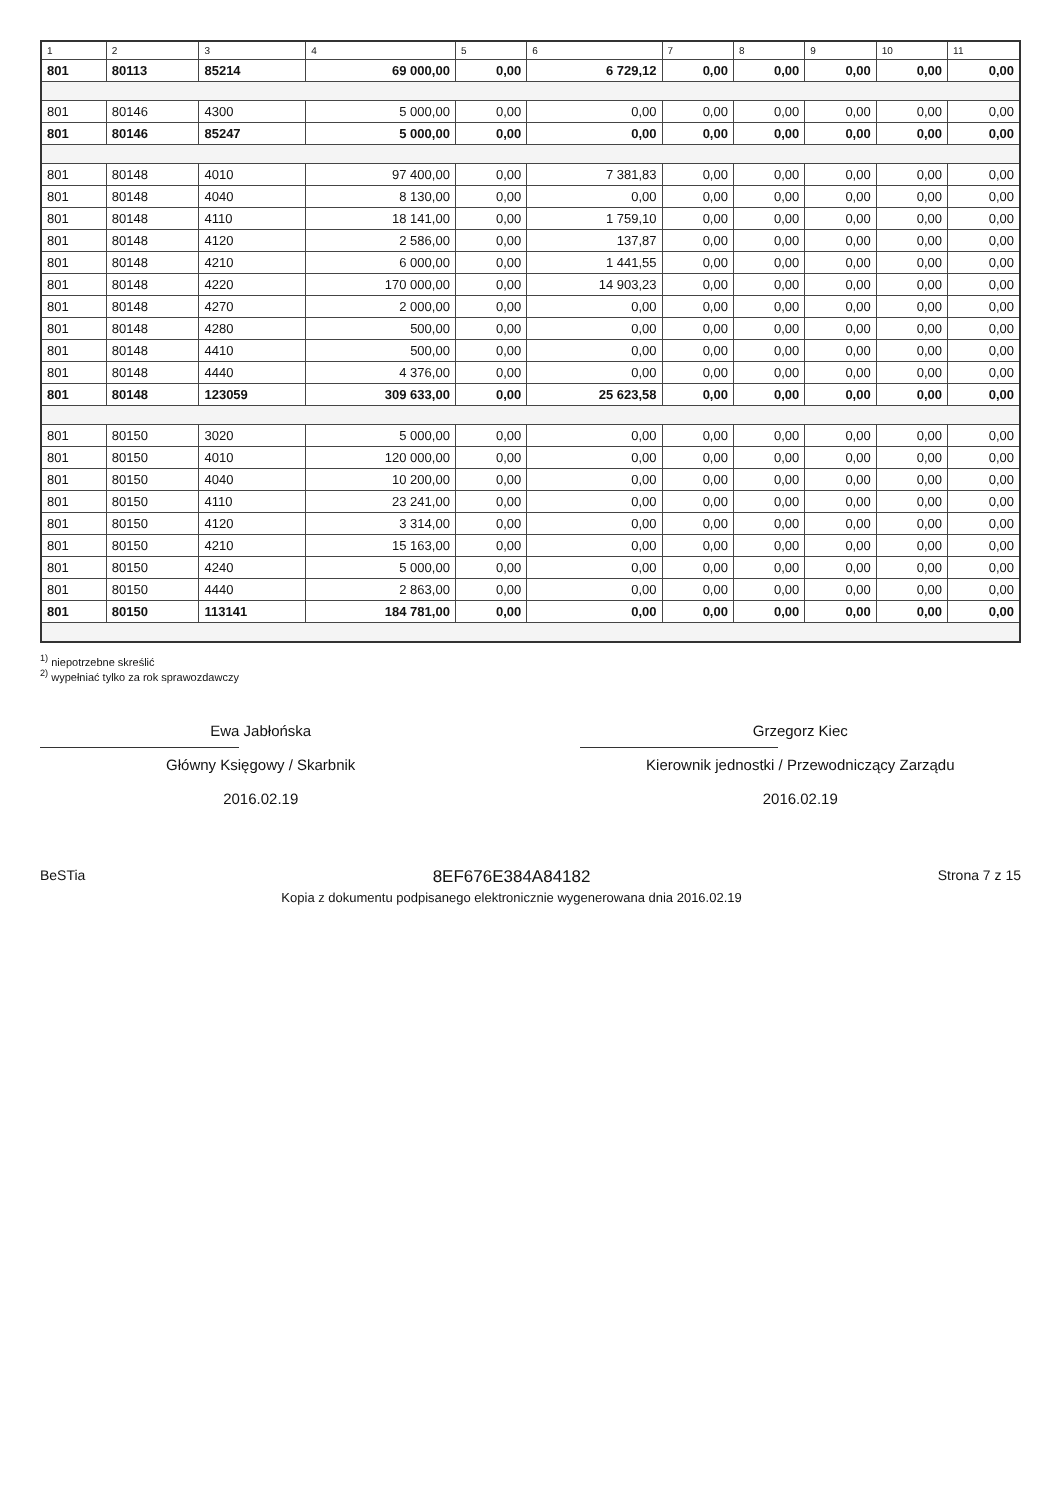| 1 | 2 | 3 | 4 | 5 | 6 | 7 | 8 | 9 | 10 | 11 |
| --- | --- | --- | --- | --- | --- | --- | --- | --- | --- | --- |
| 801 | 80113 | 85214 | 69 000,00 | 0,00 | 6 729,12 | 0,00 | 0,00 | 0,00 | 0,00 | 0,00 |
| 801 | 80146 | 4300 | 5 000,00 | 0,00 | 0,00 | 0,00 | 0,00 | 0,00 | 0,00 | 0,00 |
| 801 | 80146 | 85247 | 5 000,00 | 0,00 | 0,00 | 0,00 | 0,00 | 0,00 | 0,00 | 0,00 |
| 801 | 80148 | 4010 | 97 400,00 | 0,00 | 7 381,83 | 0,00 | 0,00 | 0,00 | 0,00 | 0,00 |
| 801 | 80148 | 4040 | 8 130,00 | 0,00 | 0,00 | 0,00 | 0,00 | 0,00 | 0,00 | 0,00 |
| 801 | 80148 | 4110 | 18 141,00 | 0,00 | 1 759,10 | 0,00 | 0,00 | 0,00 | 0,00 | 0,00 |
| 801 | 80148 | 4120 | 2 586,00 | 0,00 | 137,87 | 0,00 | 0,00 | 0,00 | 0,00 | 0,00 |
| 801 | 80148 | 4210 | 6 000,00 | 0,00 | 1 441,55 | 0,00 | 0,00 | 0,00 | 0,00 | 0,00 |
| 801 | 80148 | 4220 | 170 000,00 | 0,00 | 14 903,23 | 0,00 | 0,00 | 0,00 | 0,00 | 0,00 |
| 801 | 80148 | 4270 | 2 000,00 | 0,00 | 0,00 | 0,00 | 0,00 | 0,00 | 0,00 | 0,00 |
| 801 | 80148 | 4280 | 500,00 | 0,00 | 0,00 | 0,00 | 0,00 | 0,00 | 0,00 | 0,00 |
| 801 | 80148 | 4410 | 500,00 | 0,00 | 0,00 | 0,00 | 0,00 | 0,00 | 0,00 | 0,00 |
| 801 | 80148 | 4440 | 4 376,00 | 0,00 | 0,00 | 0,00 | 0,00 | 0,00 | 0,00 | 0,00 |
| 801 | 80148 | 123059 | 309 633,00 | 0,00 | 25 623,58 | 0,00 | 0,00 | 0,00 | 0,00 | 0,00 |
| 801 | 80150 | 3020 | 5 000,00 | 0,00 | 0,00 | 0,00 | 0,00 | 0,00 | 0,00 | 0,00 |
| 801 | 80150 | 4010 | 120 000,00 | 0,00 | 0,00 | 0,00 | 0,00 | 0,00 | 0,00 | 0,00 |
| 801 | 80150 | 4040 | 10 200,00 | 0,00 | 0,00 | 0,00 | 0,00 | 0,00 | 0,00 | 0,00 |
| 801 | 80150 | 4110 | 23 241,00 | 0,00 | 0,00 | 0,00 | 0,00 | 0,00 | 0,00 | 0,00 |
| 801 | 80150 | 4120 | 3 314,00 | 0,00 | 0,00 | 0,00 | 0,00 | 0,00 | 0,00 | 0,00 |
| 801 | 80150 | 4210 | 15 163,00 | 0,00 | 0,00 | 0,00 | 0,00 | 0,00 | 0,00 | 0,00 |
| 801 | 80150 | 4240 | 5 000,00 | 0,00 | 0,00 | 0,00 | 0,00 | 0,00 | 0,00 | 0,00 |
| 801 | 80150 | 4440 | 2 863,00 | 0,00 | 0,00 | 0,00 | 0,00 | 0,00 | 0,00 | 0,00 |
| 801 | 80150 | 113141 | 184 781,00 | 0,00 | 0,00 | 0,00 | 0,00 | 0,00 | 0,00 | 0,00 |
<sup>1)</sup> niepotrzebne skreślić
<sup>2)</sup> wypełniać tylko za rok sprawozdawczy
Ewa Jabłońska
Główny Księgowy / Skarbnik
2016.02.19
Grzegorz Kiec
Kierownik jednostki / Przewodniczący Zarządu
2016.02.19
BeSTia
8EF676E384A84182
Kopia z dokumentu podpisanego elektronicznie wygenerowana dnia 2016.02.19
Strona 7 z 15